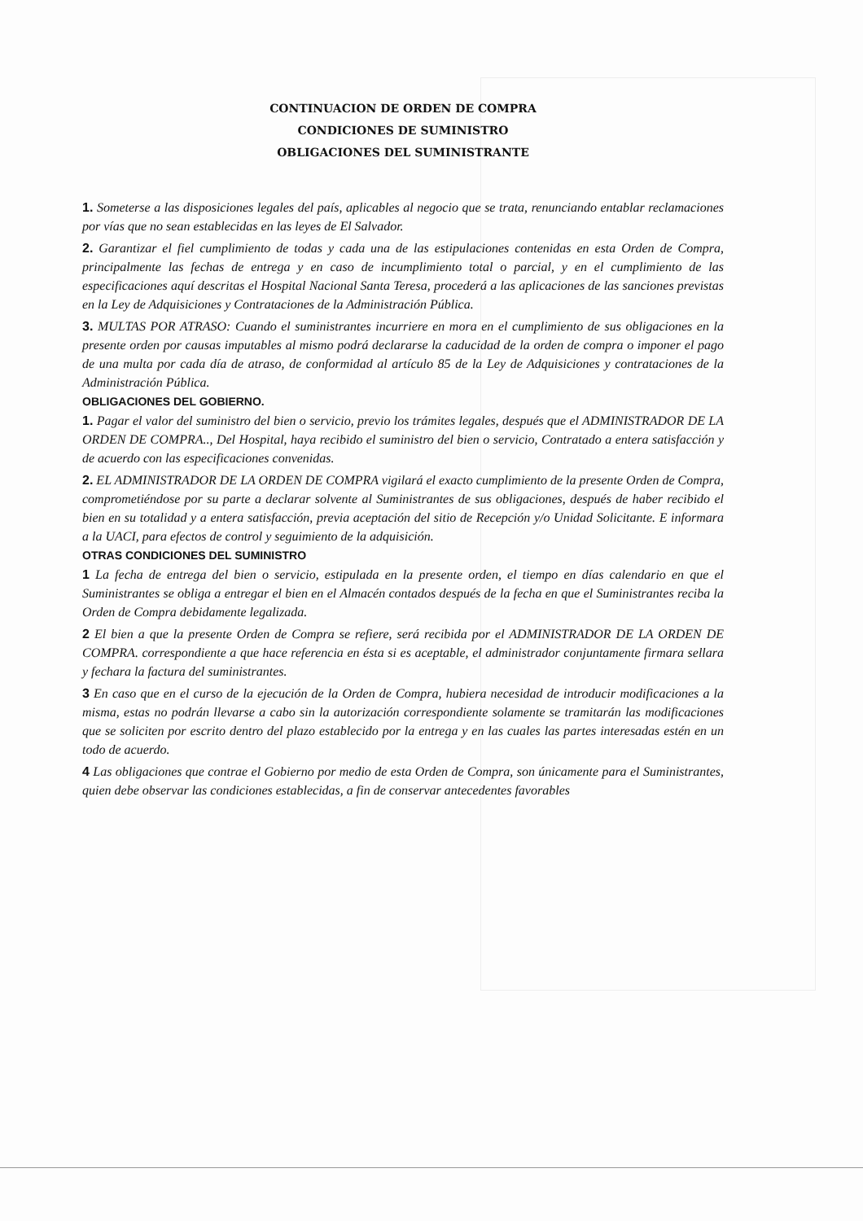CONTINUACION DE ORDEN DE COMPRA
CONDICIONES DE SUMINISTRO
OBLIGACIONES DEL SUMINISTRANTE
1. Someterse a las disposiciones legales del país, aplicables al negocio que se trata, renunciando entablar reclamaciones por vías que no sean establecidas en las leyes de El Salvador.
2. Garantizar el fiel cumplimiento de todas y cada una de las estipulaciones contenidas en esta Orden de Compra, principalmente las fechas de entrega y en caso de incumplimiento total o parcial, y en el cumplimiento de las especificaciones aquí descritas el Hospital Nacional Santa Teresa, procederá a las aplicaciones de las sanciones previstas en la Ley de Adquisiciones y Contrataciones de la Administración Pública.
3. MULTAS POR ATRASO: Cuando el suministrantes incurriere en mora en el cumplimiento de sus obligaciones en la presente orden por causas imputables al mismo podrá declararse la caducidad de la orden de compra o imponer el pago de una multa por cada día de atraso, de conformidad al artículo 85 de la Ley de Adquisiciones y contrataciones de la Administración Pública.
OBLIGACIONES DEL GOBIERNO.
1. Pagar el valor del suministro del bien o servicio, previo los trámites legales, después que el ADMINISTRADOR DE LA ORDEN DE COMPRA.., Del Hospital, haya recibido el suministro del bien o servicio, Contratado a entera satisfacción y de acuerdo con las especificaciones convenidas.
2. EL ADMINISTRADOR DE LA ORDEN DE COMPRA vigilará el exacto cumplimiento de la presente Orden de Compra, comprometiéndose por su parte a declarar solvente al Suministrantes de sus obligaciones, después de haber recibido el bien en su totalidad y a entera satisfacción, previa aceptación del sitio de Recepción y/o Unidad Solicitante. E informara a la UACI, para efectos de control y seguimiento de la adquisición.
OTRAS CONDICIONES DEL SUMINISTRO
1 La fecha de entrega del bien o servicio, estipulada en la presente orden, el tiempo en días calendario en que el Suministrantes se obliga a entregar el bien en el Almacén contados después de la fecha en que el Suministrantes reciba la Orden de Compra debidamente legalizada.
2 El bien a que la presente Orden de Compra se refiere, será recibida por el ADMINISTRADOR DE LA ORDEN DE COMPRA. correspondiente a que hace referencia en ésta si es aceptable, el administrador conjuntamente firmara sellara y fechara la factura del suministrantes.
3 En caso que en el curso de la ejecución de la Orden de Compra, hubiera necesidad de introducir modificaciones a la misma, estas no podrán llevarse a cabo sin la autorización correspondiente solamente se tramitarán las modificaciones que se soliciten por escrito dentro del plazo establecido por la entrega y en las cuales las partes interesadas estén en un todo de acuerdo.
4 Las obligaciones que contrae el Gobierno por medio de esta Orden de Compra, son únicamente para el Suministrantes, quien debe observar las condiciones establecidas, a fin de conservar antecedentes favorables